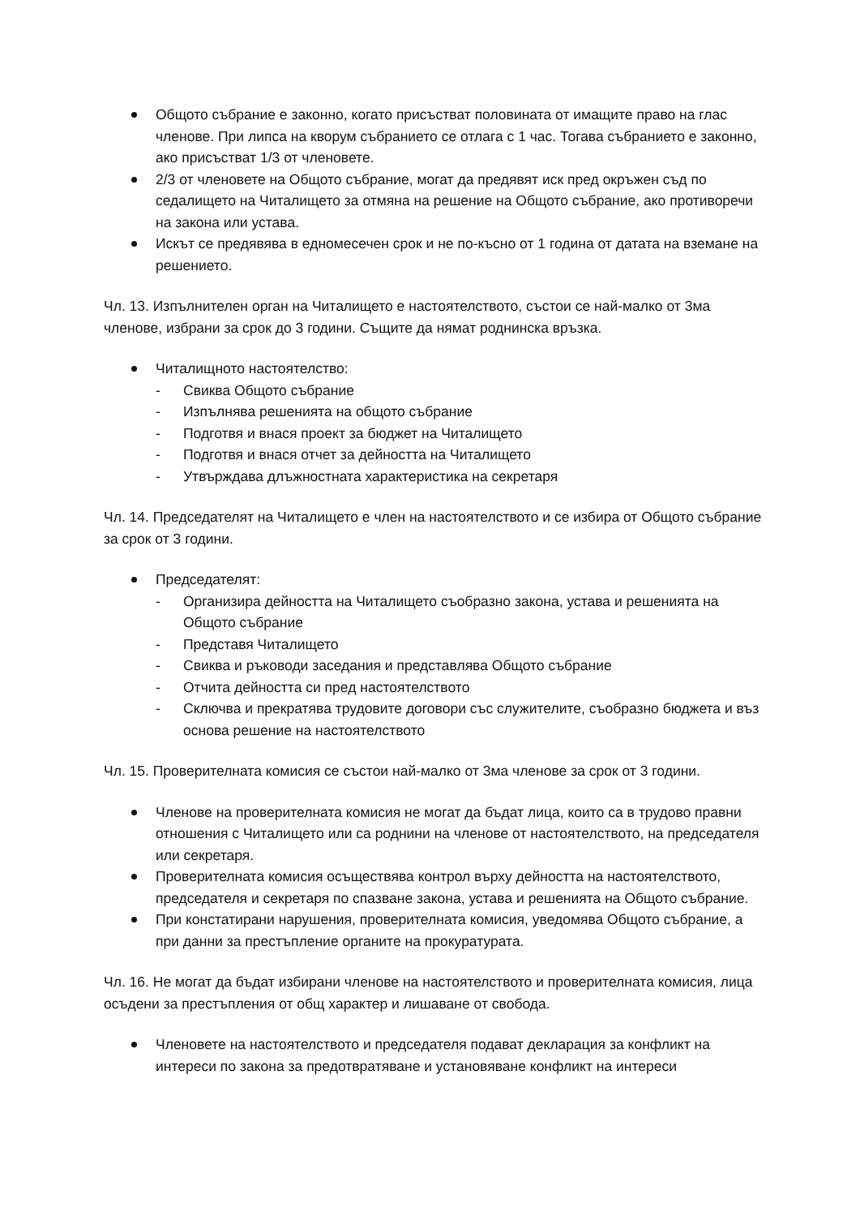Общото събрание е законно, когато присъстват половината от имащите право на глас членове. При липса на кворум събранието се отлага с 1 час. Тогава събранието е законно, ако присъстват 1/3 от членовете.
2/3 от членовете на Общото събрание, могат да предявят иск пред окръжен съд по седалището на Читалището за отмяна на решение на Общото събрание, ако противоречи на закона или устава.
Искът се предявява в едномесечен срок и не по-късно от 1 година от датата на вземане на решението.
Чл. 13. Изпълнителен орган на Читалището е настоятелството, състои се най-малко от 3ма членове, избрани за срок до 3 години. Същите да нямат роднинска връзка.
Читалищното настоятелство:
- Свиква Общото събрание
- Изпълнява решенията на общото събрание
- Подготвя и внася проект за бюджет на Читалището
- Подготвя и внася отчет за дейността на Читалището
- Утвърждава длъжностната характеристика на секретаря
Чл. 14. Председателят на Читалището е член на настоятелството и се избира от Общото събрание за срок от 3 години.
Председателят:
- Организира дейността на Читалището съобразно закона, устава и решенията на Общото събрание
- Представя Читалището
- Свиква и ръководи заседания и представлява Общото събрание
- Отчита дейността си пред настоятелството
- Сключва и прекратява трудовите договори със служителите, съобразно бюджета и въз основа решение на настоятелството
Чл. 15. Проверителната комисия се състои най-малко от 3ма членове за срок от 3 години.
Членове на проверителната комисия не могат да бъдат лица, които са в трудово правни отношения с Читалището или са роднини на членове от настоятелството, на председателя или секретаря.
Проверителната комисия осъществява контрол върху дейността на настоятелството, председателя и секретаря по спазване закона, устава и решенията на Общото събрание.
При констатирани нарушения, проверителната комисия, уведомява Общото събрание, а при данни за престъпление органите на прокуратурата.
Чл. 16. Не могат да бъдат избирани членове на настоятелството и проверителната комисия, лица осъдени за престъпления от общ характер и лишаване от свобода.
Членовете на настоятелството и председателя подават декларация за конфликт на интереси по закона за предотвратяване и установяване конфликт на интереси